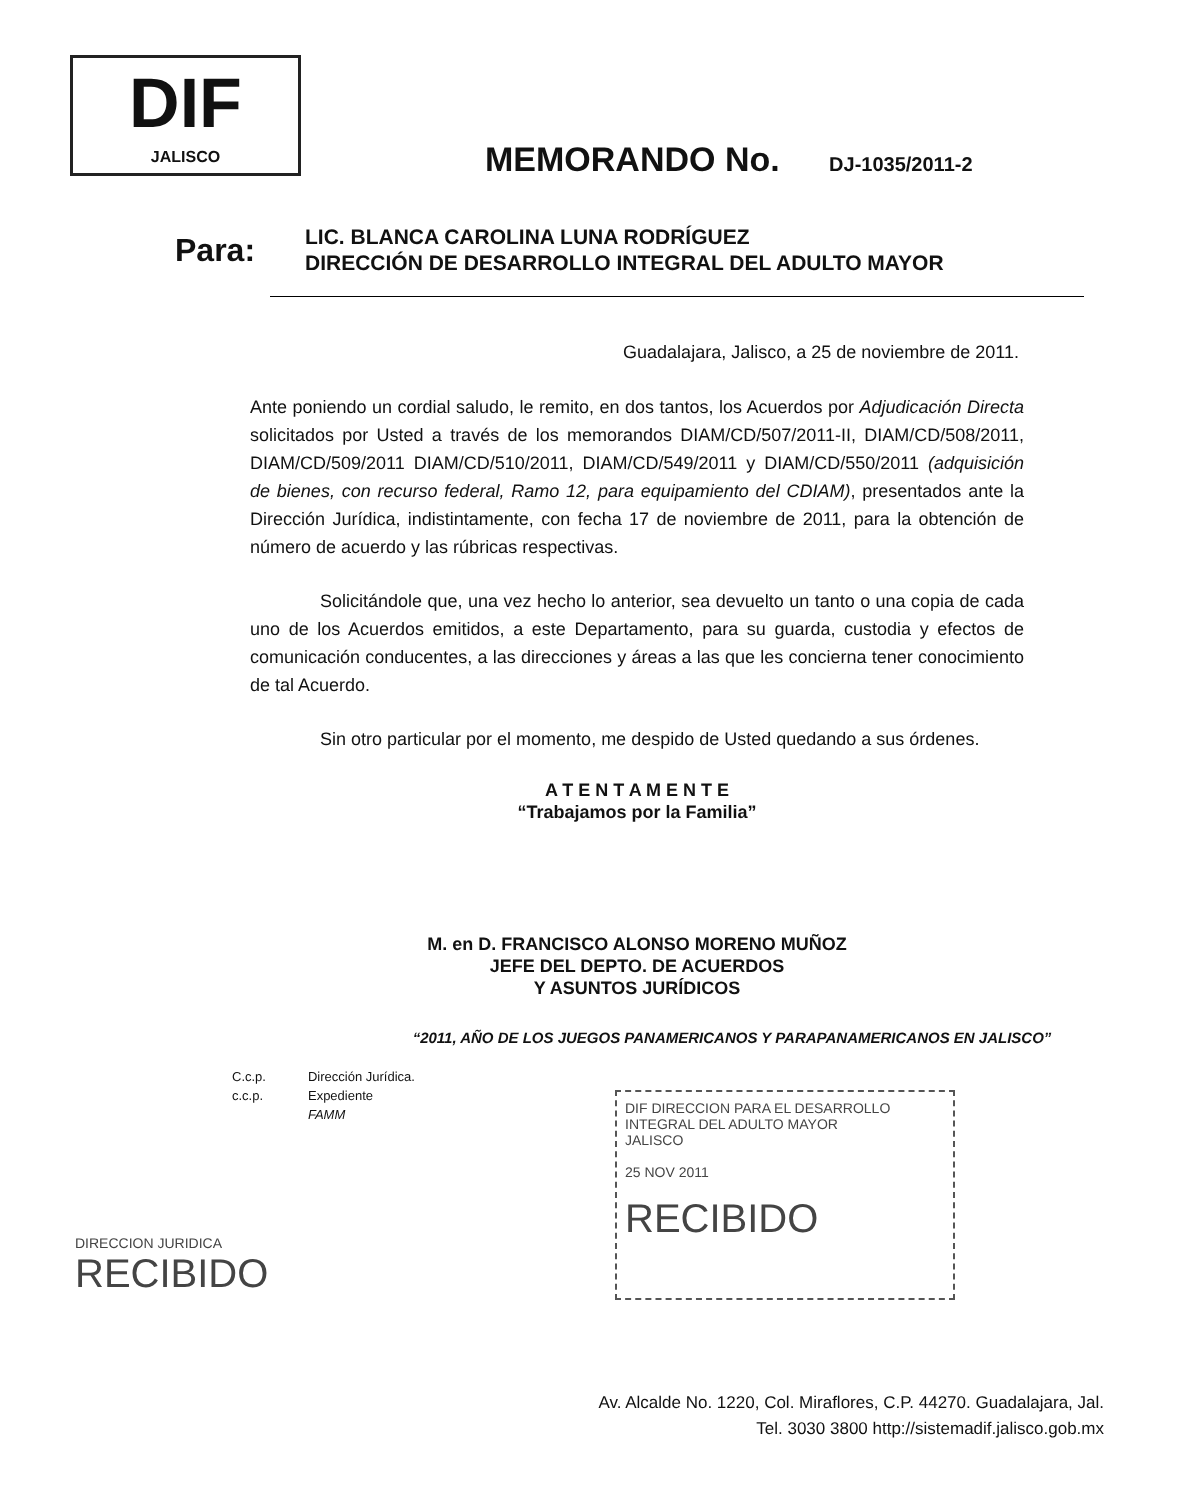DIF
JALISCO
MEMORANDO No. DJ-1035/2011-2
Para:
LIC. BLANCA CAROLINA LUNA RODRÍGUEZ
DIRECCIÓN DE DESARROLLO INTEGRAL DEL ADULTO MAYOR
Guadalajara, Jalisco, a 25 de noviembre de 2011.
Ante poniendo un cordial saludo, le remito, en dos tantos, los Acuerdos por Adjudicación Directa solicitados por Usted a través de los memorandos DIAM/CD/507/2011-II, DIAM/CD/508/2011, DIAM/CD/509/2011 DIAM/CD/510/2011, DIAM/CD/549/2011 y DIAM/CD/550/2011 (adquisición de bienes, con recurso federal, Ramo 12, para equipamiento del CDIAM), presentados ante la Dirección Jurídica, indistintamente, con fecha 17 de noviembre de 2011, para la obtención de número de acuerdo y las rúbricas respectivas.
Solicitándole que, una vez hecho lo anterior, sea devuelto un tanto o una copia de cada uno de los Acuerdos emitidos, a este Departamento, para su guarda, custodia y efectos de comunicación conducentes, a las direcciones y áreas a las que les concierna tener conocimiento de tal Acuerdo.
Sin otro particular por el momento, me despido de Usted quedando a sus órdenes.
A T E N T A M E N T E
“Trabajamos por la Familia”
M. en D. FRANCISCO ALONSO MORENO MUÑOZ
JEFE DEL DEPTO. DE ACUERDOS
Y ASUNTOS JURÍDICOS
“2011, AÑO DE LOS JUEGOS PANAMERICANOS Y PARAPANAMERICANOS EN JALISCO”
| C.c.p. | Dirección Jurídica. |
| c.c.p. | Expediente |
| | FAMM |
DIF DIRECCION PARA EL DESARROLLO INTEGRAL DEL ADULTO MAYOR
JALISCO
25 NOV 2011
RECIBIDO
DIRECCION JURIDICA
RECIBIDO
Av. Alcalde No. 1220, Col. Miraflores, C.P. 44270. Guadalajara, Jal.
Tel. 3030 3800 http://sistemadif.jalisco.gob.mx